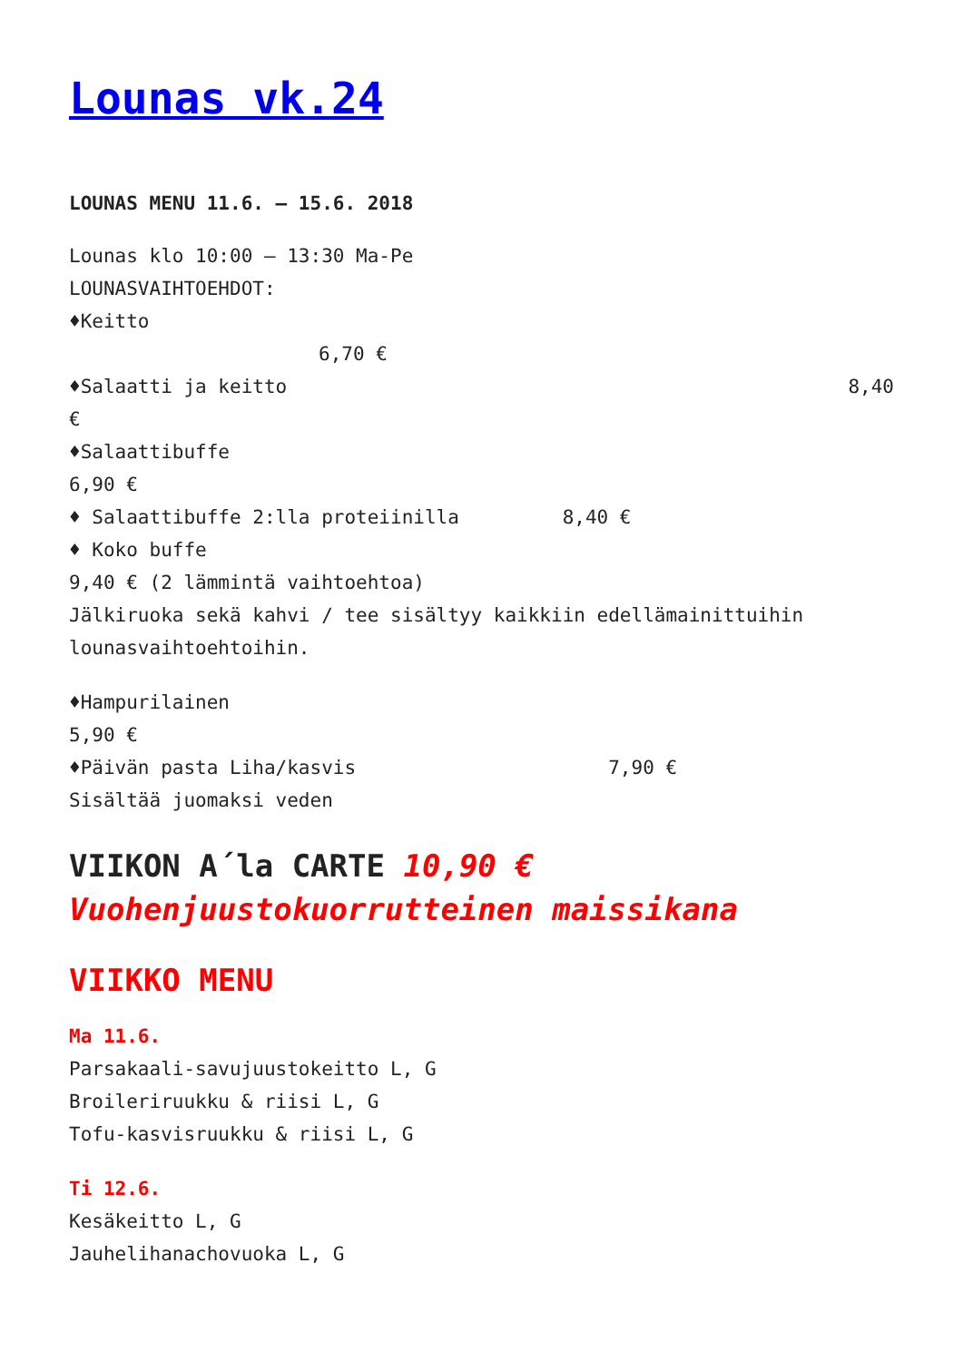Lounas vk.24
LOUNAS MENU 11.6. – 15.6. 2018
Lounas klo 10:00 – 13:30 Ma-Pe
LOUNASVAIHTOEHDOT:
♦Keitto
6,70 €
♦Salaatti ja keitto 8,40
€
♦Salaattibuffe
6,90 €
♦ Salaattibuffe 2:lla proteiinilla 8,40 €
♦ Koko buffe
9,40 € (2 lämmintä vaihtoehtoa)
Jälkiruoka sekä kahvi / tee sisältyy kaikkiin edellämainittuihin lounasvaihtoehtoihin.
♦Hampurilainen
5,90 €
♦Päivän pasta Liha/kasvis 7,90 €
Sisältää juomaksi veden
VIIKON A´la CARTE 10,90 €
Vuohenjuustokuorrutteinen maissikana
VIIKKO MENU
Ma 11.6.
Parsakaali-savujuustokeitto L, G
Broileriruukku & riisi L, G
Tofu-kasvisruukku & riisi L, G
Ti 12.6.
Kesäkeitto L, G
Jauhelihanachovuoka L, G